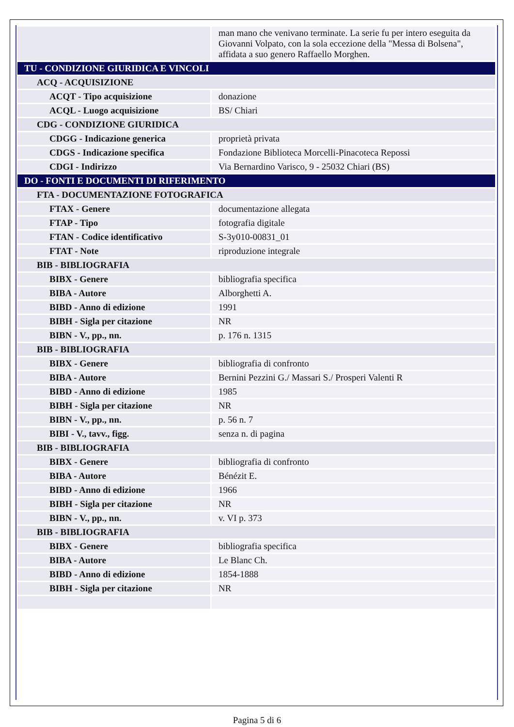| | man mano che venivano terminate. La serie fu per intero eseguita da Giovanni Volpato, con la sola eccezione della "Messa di Bolsena", affidata a suo genero Raffaello Morghen. |
| TU - CONDIZIONE GIURIDICA E VINCOLI | |
| ACQ - ACQUISIZIONE | |
| ACQT - Tipo acquisizione | donazione |
| ACQL - Luogo acquisizione | BS/ Chiari |
| CDG - CONDIZIONE GIURIDICA | |
| CDGG - Indicazione generica | proprietà privata |
| CDGS - Indicazione specifica | Fondazione Biblioteca Morcelli-Pinacoteca Repossi |
| CDGI - Indirizzo | Via Bernardino Varisco, 9 - 25032 Chiari (BS) |
| DO - FONTI E DOCUMENTI DI RIFERIMENTO | |
| FTA - DOCUMENTAZIONE FOTOGRAFICA | |
| FTAX - Genere | documentazione allegata |
| FTAP - Tipo | fotografia digitale |
| FTAN - Codice identificativo | S-3y010-00831_01 |
| FTAT - Note | riproduzione integrale |
| BIB - BIBLIOGRAFIA | |
| BIBX - Genere | bibliografia specifica |
| BIBA - Autore | Alborghetti A. |
| BIBD - Anno di edizione | 1991 |
| BIBH - Sigla per citazione | NR |
| BIBN - V., pp., nn. | p. 176 n. 1315 |
| BIB - BIBLIOGRAFIA | |
| BIBX - Genere | bibliografia di confronto |
| BIBA - Autore | Bernini Pezzini G./ Massari S./ Prosperi Valenti R |
| BIBD - Anno di edizione | 1985 |
| BIBH - Sigla per citazione | NR |
| BIBN - V., pp., nn. | p. 56 n. 7 |
| BIBI - V., tavv., figg. | senza n. di pagina |
| BIB - BIBLIOGRAFIA | |
| BIBX - Genere | bibliografia di confronto |
| BIBA - Autore | Bénézit E. |
| BIBD - Anno di edizione | 1966 |
| BIBH - Sigla per citazione | NR |
| BIBN - V., pp., nn. | v. VI p. 373 |
| BIB - BIBLIOGRAFIA | |
| BIBX - Genere | bibliografia specifica |
| BIBA - Autore | Le Blanc Ch. |
| BIBD - Anno di edizione | 1854-1888 |
| BIBH - Sigla per citazione | NR |
Pagina 5 di 6